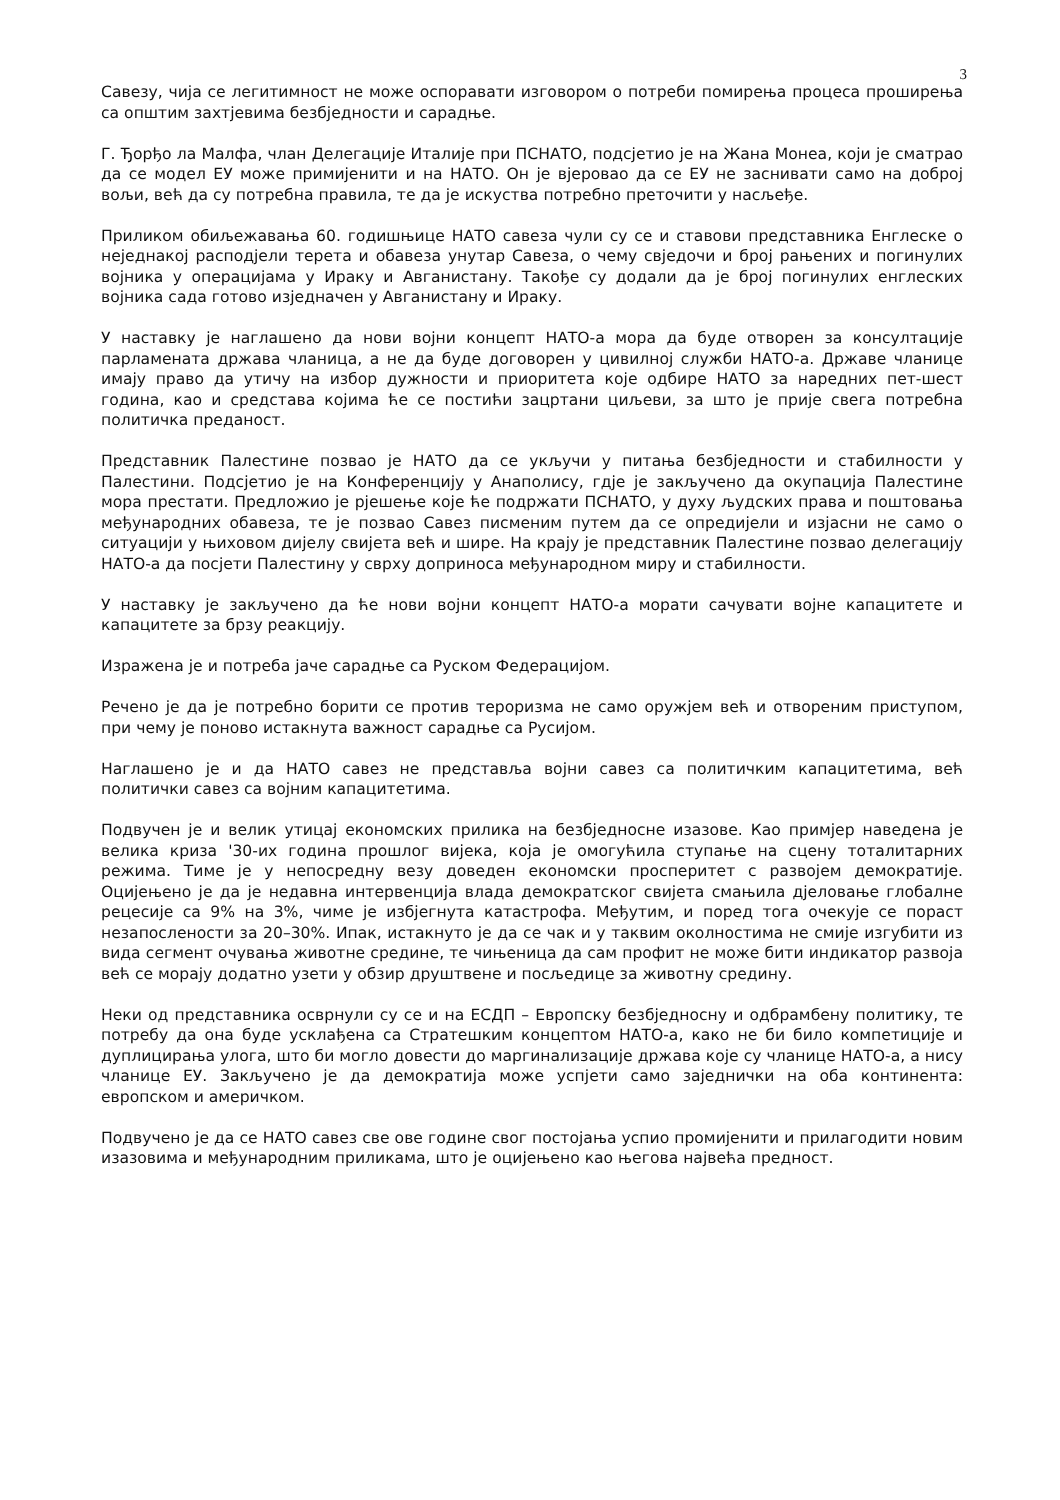3
Савезу, чија се легитимност не може оспоравати изговором о потреби помирења процеса проширења са општим захтјевима безбједности и сарадње.
Г. Ђорђо ла Малфа, члан Делегације Италије при ПСНАТО, подсјетио је на Жана Монеа, који је сматрао да се модел ЕУ може примијенити и на НАТО. Он је вјеровао да се ЕУ не заснивати само на доброј вољи, већ да су потребна правила, те да је искуства потребно преточити у насљеђе.
Приликом обиљежавања 60. годишњице НАТО савеза чули су се и ставови представника Енглеске о неједнакој расподјели терета и обавеза унутар Савеза, о чему свједочи и број рањених и погинулих војника у операцијама у Ираку и Авганистану. Такође су додали да је број погинулих енглеских војника сада готово изједначен у Авганистану и Ираку.
У наставку је наглашено да нови војни концепт НАТО-а мора да буде отворен за консултације парламената држава чланица, а не да буде договорен у цивилној служби НАТО-а. Државе чланице имају право да утичу на избор дужности и приоритета које одбире НАТО за наредних пет-шест година, као и средстава којима ће се постићи зацртани циљеви, за што је прије свега потребна политичка преданост.
Представник Палестине позвао је НАТО да се укључи у питања безбједности и стабилности у Палестини. Подсјетио је на Конференцију у Анаполису, гдје је закључено да окупација Палестине мора престати. Предложио је рјешење које ће подржати ПСНАТО, у духу људских права и поштовања међународних обавеза, те је позвао Савез писменим путем да се опредијели и изјасни не само о ситуацији у њиховом дијелу свијета већ и шире. На крају је представник Палестине позвао делегацију НАТО-а да посјети Палестину у сврху доприноса међународном миру и стабилности.
У наставку је закључено да ће нови војни концепт НАТО-а морати сачувати војне капацитете и капацитете за брзу реакцију.
Изражена је и потреба јаче сарадње са Руском Федерацијом.
Речено је да је потребно борити се против тероризма не само оружјем већ и отвореним приступом, при чему је поново истакнута важност сарадње са Русијом.
Наглашено је и да НАТО савез не представља војни савез са политичким капацитетима, већ политички савез са војним капацитетима.
Подвучен је и велик утицај економских прилика на безбједносне изазове. Као примјер наведена је велика криза '30-их година прошлог вијека, која је омогућила ступање на сцену тоталитарних режима. Тиме је у непосредну везу доведен економски просперитет с развојем демократије. Оцијењено је да је недавна интервенција влада демократског свијета смањила дјеловање глобалне рецесије са 9% на 3%, чиме је избјегнута катастрофа. Међутим, и поред тога очекује се пораст незапослености за 20–30%. Ипак, истакнуто је да се чак и у таквим околностима не смије изгубити из вида сегмент очувања животне средине, те чињеница да сам профит не може бити индикатор развоја већ се морају додатно узети у обзир друштвене и посљедице за животну средину.
Неки од представника осврнули су се и на ЕСДП – Европску безбједносну и одбрамбену политику, те потребу да она буде усклађена са Стратешким концептом НАТО-а, како не би било компетиције и дуплицирања улога, што би могло довести до маргинализације држава које су чланице НАТО-а, а нису чланице ЕУ. Закључено је да демократија може успјети само заједнички на оба континента: европском и америчком.
Подвучено је да се НАТО савез све ове године свог постојања успио промијенити и прилагодити новим изазовима и међународним приликама, што је оцијењено као његова највећа предност.